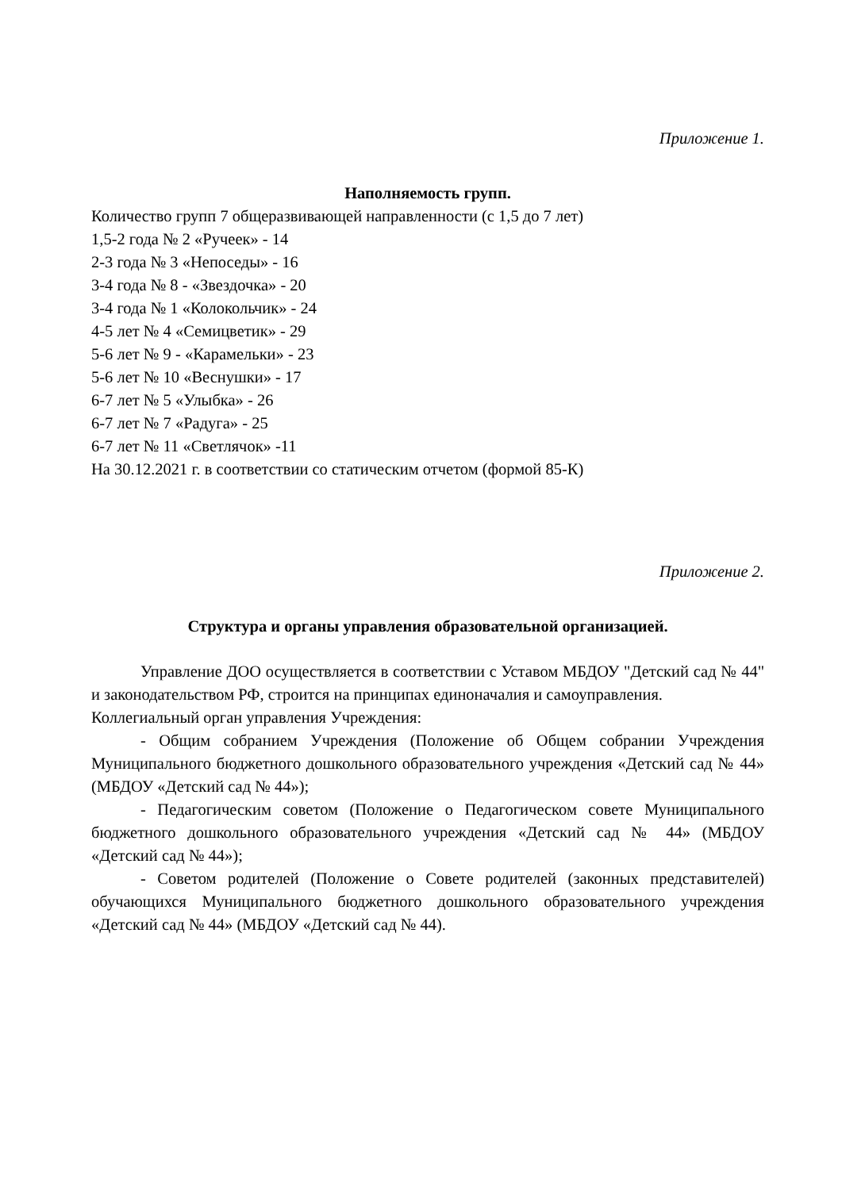Приложение 1.
Наполняемость групп.
Количество групп 7 общеразвивающей направленности (с 1,5 до 7 лет)
1,5-2 года № 2 «Ручеек» - 14
2-3 года № 3 «Непоседы» - 16
3-4 года № 8 - «Звездочка» - 20
3-4 года № 1 «Колокольчик» - 24
4-5 лет № 4 «Семицветик» - 29
5-6 лет № 9 - «Карамельки» - 23
5-6 лет № 10 «Веснушки» - 17
6-7 лет № 5 «Улыбка» - 26
6-7 лет № 7 «Радуга» - 25
6-7 лет № 11 «Светлячок» -11
На 30.12.2021 г. в соответствии со статическим отчетом (формой 85-К)
Приложение 2.
Структура и органы управления образовательной организацией.
Управление ДОО осуществляется в соответствии с Уставом МБДОУ "Детский сад № 44" и законодательством РФ, строится на принципах единоначалия и самоуправления.
Коллегиальный орган управления Учреждения:
- Общим собранием Учреждения (Положение об Общем собрании Учреждения Муниципального бюджетного дошкольного образовательного учреждения «Детский сад № 44» (МБДОУ «Детский сад № 44»);
- Педагогическим советом (Положение о Педагогическом совете Муниципального бюджетного дошкольного образовательного учреждения «Детский сад № 44» (МБДОУ «Детский сад № 44»);
- Советом родителей (Положение о Совете родителей (законных представителей) обучающихся Муниципального бюджетного дошкольного образовательного учреждения «Детский сад № 44» (МБДОУ «Детский сад № 44).